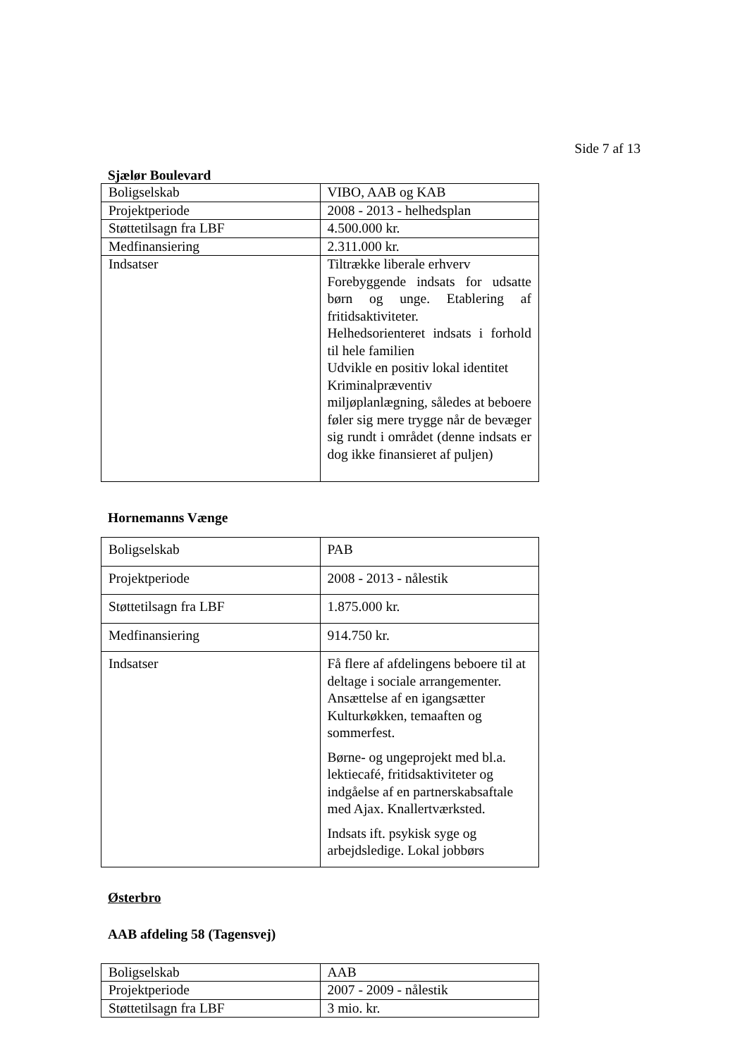Side 7 af 13
Sjælør Boulevard
| Boligselskab | VIBO, AAB og KAB |
| Projektperiode | 2008 - 2013 - helhedsplan |
| Støttetilsagn fra LBF | 4.500.000 kr. |
| Medfinansiering | 2.311.000 kr. |
| Indsatser | Tiltrække liberale erhverv Forebyggende indsats for udsatte børn og unge. Etablering af fritidsaktiviteter. Helhedsorienteret indsats i forhold til hele familien Udvikle en positiv lokal identitet Kriminalpræventiv miljøplanlægning, således at beboere føler sig mere trygge når de bevæger sig rundt i området (denne indsats er dog ikke finansieret af puljen) |
Hornemanns Vænge
| Boligselskab | PAB |
| Projektperiode | 2008 - 2013 - nålestik |
| Støttetilsagn fra LBF | 1.875.000 kr. |
| Medfinansiering | 914.750 kr. |
| Indsatser | Få flere af afdelingens beboere til at deltage i sociale arrangementer. Ansættelse af en igangsætter Kulturkøkken, temaaften og sommerfest. Børne- og ungeprojekt med bl.a. lektiecafé, fritidsaktiviteter og indgåelse af en partnerskabsaftale med Ajax. Knallertværksted. Indsats ift. psykisk syge og arbejdsledige. Lokal jobbørs |
Østerbro
AAB afdeling 58 (Tagensvej)
| Boligselskab | AAB |
| Projektperiode | 2007 - 2009 - nålestik |
| Støttetilsagn fra LBF | 3 mio. kr. |